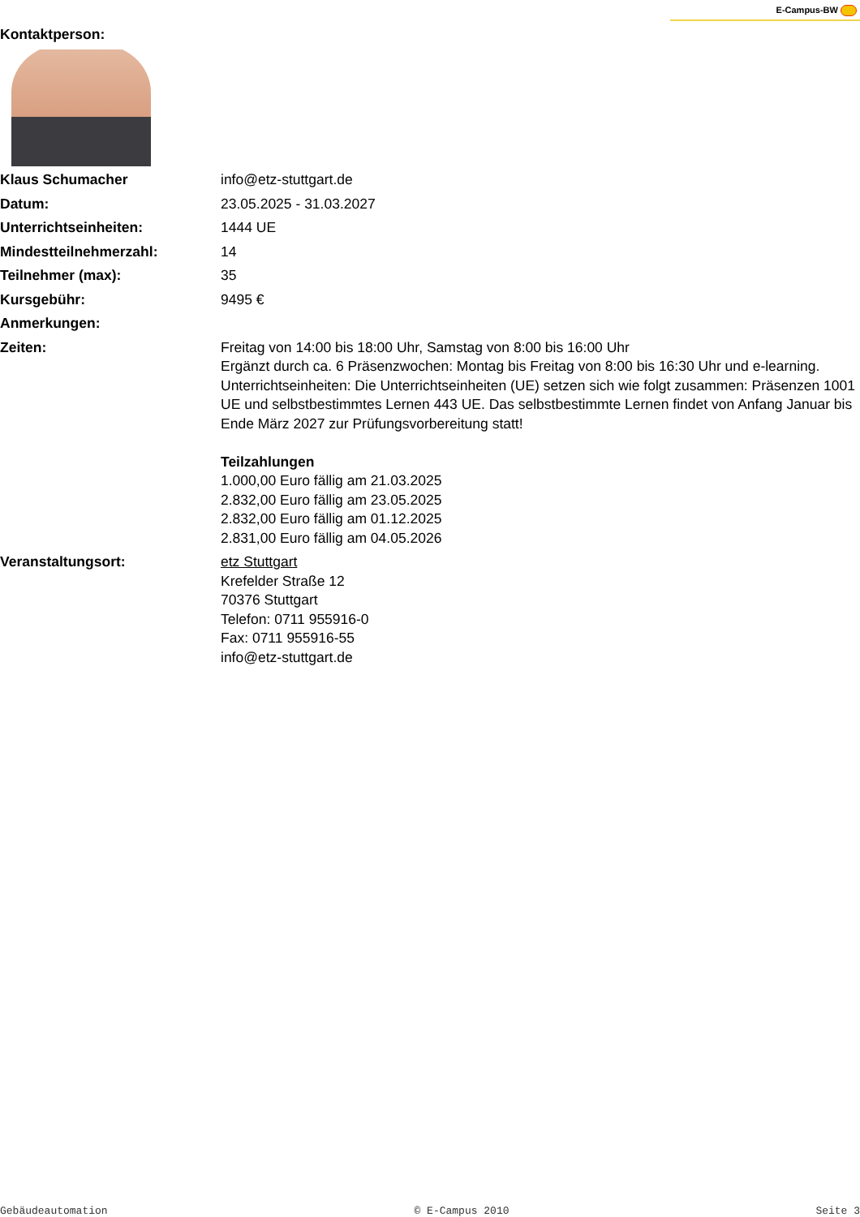E-Campus-BW
Kontaktperson:
| Klaus Schumacher | info@etz-stuttgart.de |
| Datum: | 23.05.2025 - 31.03.2027 |
| Unterrichtseinheiten: | 1444 UE |
| Mindestteilnehmerzahl: | 14 |
| Teilnehmer (max): | 35 |
| Kursgebühr: | 9495 € |
| Anmerkungen: | |
| Zeiten: | Freitag von 14:00 bis 18:00 Uhr, Samstag von 8:00 bis 16:00 Uhr Ergänzt durch ca. 6 Präsenzwochen: Montag bis Freitag von 8:00 bis 16:30 Uhr und e-learning. Unterrichtseinheiten: Die Unterrichtseinheiten (UE) setzen sich wie folgt zusammen: Präsenzen 1001 UE und selbstbestimmtes Lernen 443 UE. Das selbstbestimmte Lernen findet von Anfang Januar bis Ende März 2027 zur Prüfungsvorbereitung statt! Teilzahlungen 1.000,00 Euro fällig am 21.03.2025 2.832,00 Euro fällig am 23.05.2025 2.832,00 Euro fällig am 01.12.2025 2.831,00 Euro fällig am 04.05.2026 |
| Veranstaltungsort: | etz Stuttgart Krefelder Straße 12 70376 Stuttgart Telefon: 0711 955916-0 Fax: 0711 955916-55 info@etz-stuttgart.de |
Gebäudeautomation © E-Campus 2010 Seite 3